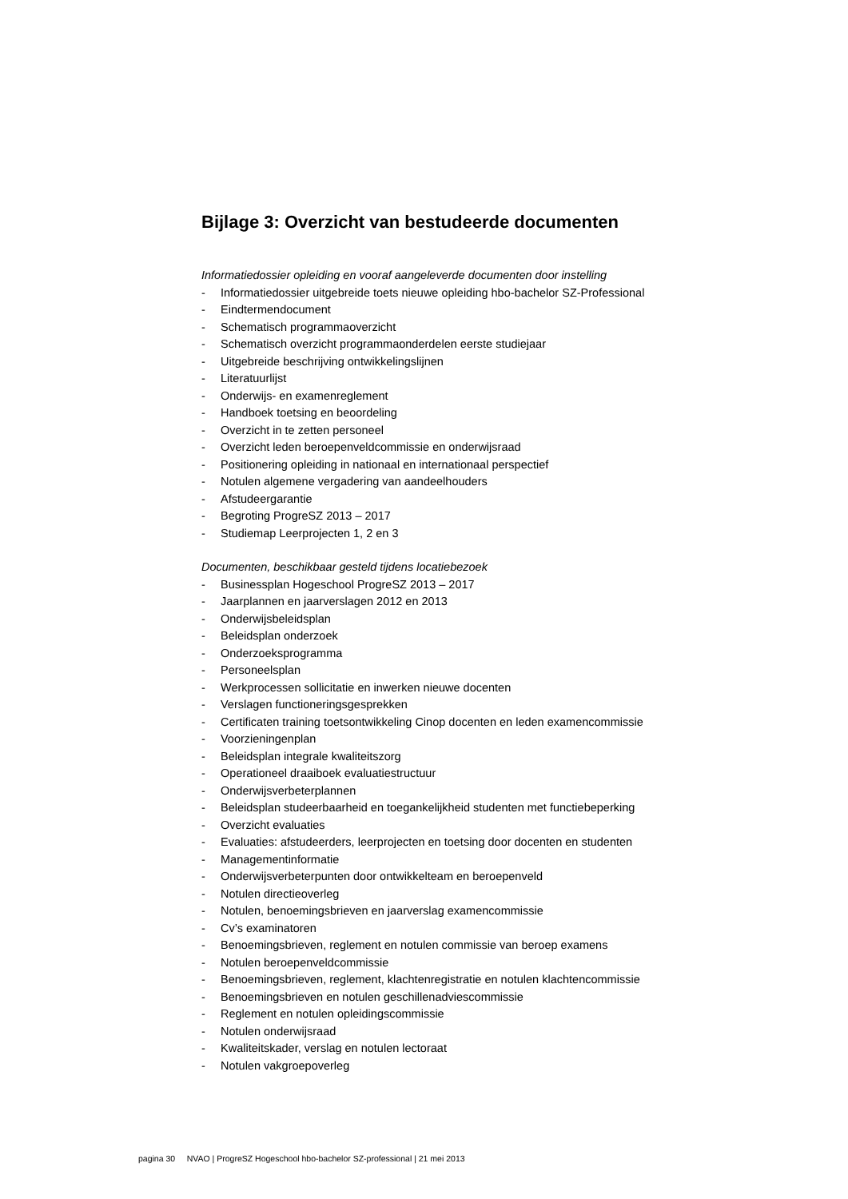Bijlage 3: Overzicht van bestudeerde documenten
Informatiedossier opleiding en vooraf aangeleverde documenten door instelling
- Informatiedossier uitgebreide toets nieuwe opleiding hbo-bachelor SZ-Professional
- Eindtermendocument
- Schematisch programmaoverzicht
- Schematisch overzicht programmaonderdelen eerste studiejaar
- Uitgebreide beschrijving ontwikkelingslijnen
- Literatuurlijst
- Onderwijs- en examenreglement
- Handboek toetsing en beoordeling
- Overzicht in te zetten personeel
- Overzicht leden beroepenveldcommissie en onderwijsraad
- Positionering opleiding in nationaal en internationaal perspectief
- Notulen algemene vergadering van aandeelhouders
- Afstudeergarantie
- Begroting ProgreSZ 2013 – 2017
- Studiemap Leerprojecten 1, 2 en 3
Documenten, beschikbaar gesteld tijdens locatiebezoek
- Businessplan Hogeschool ProgreSZ 2013 – 2017
- Jaarplannen en jaarverslagen 2012 en 2013
- Onderwijsbeleidsplan
- Beleidsplan onderzoek
- Onderzoeksprogramma
- Personeelsplan
- Werkprocessen sollicitatie en inwerken nieuwe docenten
- Verslagen functioneringsgesprekken
- Certificaten training toetsontwikkeling Cinop docenten en leden examencommissie
- Voorzieningenplan
- Beleidsplan integrale kwaliteitszorg
- Operationeel draaiboek evaluatiestructuur
- Onderwijsverbeterplannen
- Beleidsplan studeerbaarheid en toegankelijkheid studenten met functiebeperking
- Overzicht evaluaties
- Evaluaties: afstudeerders, leerprojecten en toetsing door docenten en studenten
- Managementinformatie
- Onderwijsverbeterpunten door ontwikkelteam en beroepenveld
- Notulen directieoverleg
- Notulen, benoemingsbrieven en jaarverslag examencommissie
- Cv’s examinatoren
- Benoemingsbrieven, reglement en notulen commissie van beroep examens
- Notulen beroepenveldcommissie
- Benoemingsbrieven, reglement, klachtenregistratie en notulen klachtencommissie
- Benoemingsbrieven en notulen geschillenadviescommissie
- Reglement en notulen opleidingscommissie
- Notulen onderwijsraad
- Kwaliteitskader, verslag en notulen lectoraat
- Notulen vakgroepoverleg
pagina 30 NVAO | ProgreSZ Hogeschool hbo-bachelor SZ-professional | 21 mei 2013